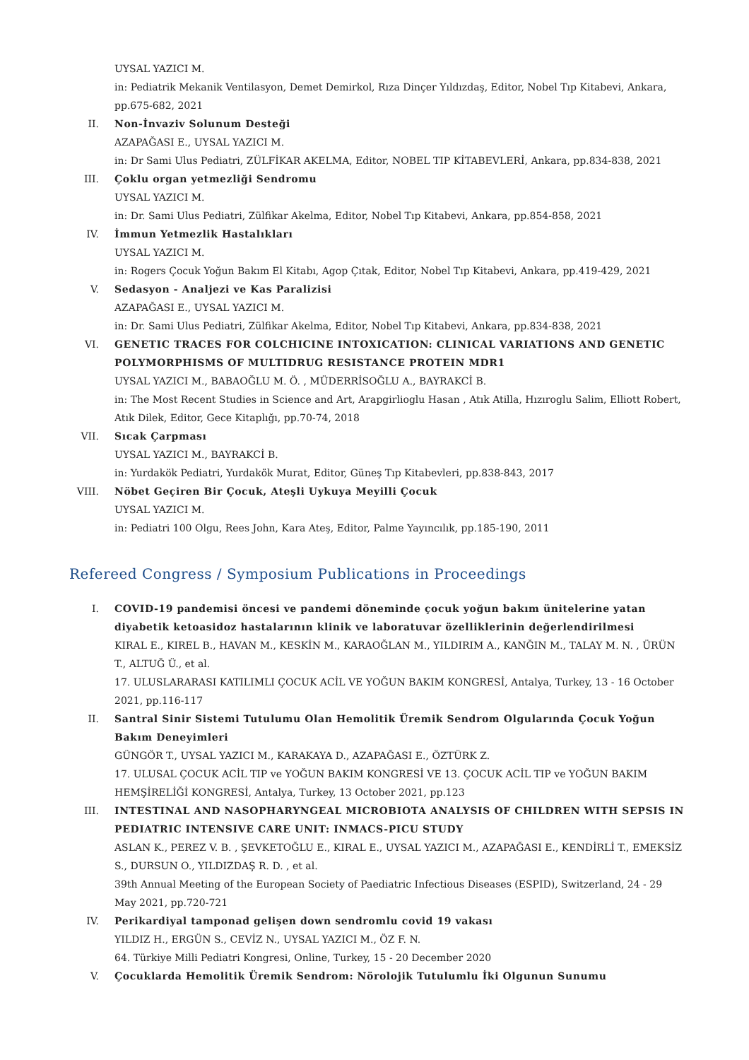UYSAL YAZICI M.
in: Pediatrik Mekanik Ventilasyon, Demet Demirkol, Rıza Dinçer Yıldızdaş, Editor, Nobel Tıp Kitabevi, Ankara, pp.675-682, 2021
II. Non-İnvaziv Solunum Desteği
AZAPAĞASI E., UYSAL YAZICI M.
in: Dr Sami Ulus Pediatri, ZÜLFİKAR AKELMA, Editor, NOBEL TIP KİTABEVLERİ, Ankara, pp.834-838, 2021
III. Çoklu organ yetmezliği Sendromu
UYSAL YAZICI M.
in: Dr. Sami Ulus Pediatri, Zülfikar Akelma, Editor, Nobel Tıp Kitabevi, Ankara, pp.854-858, 2021
IV. İmmun Yetmezlik Hastalıkları
UYSAL YAZICI M.
in: Rogers Çocuk Yoğun Bakım El Kitabı, Agop Çıtak, Editor, Nobel Tıp Kitabevi, Ankara, pp.419-429, 2021
V. Sedasyon - Analjezi ve Kas Paralizisi
AZAPAĞASI E., UYSAL YAZICI M.
in: Dr. Sami Ulus Pediatri, Zülfikar Akelma, Editor, Nobel Tıp Kitabevi, Ankara, pp.834-838, 2021
VI. GENETIC TRACES FOR COLCHICINE INTOXICATION: CLINICAL VARIATIONS AND GENETIC POLYMORPHISMS OF MULTIDRUG RESISTANCE PROTEIN MDR1
UYSAL YAZICI M., BABAOĞLU M. Ö. , MÜDERRİSOĞLU A., BAYRAKCİ B.
in: The Most Recent Studies in Science and Art, Arapgirlioglu Hasan , Atık Atilla, Hızıroglu Salim, Elliott Robert, Atık Dilek, Editor, Gece Kitaplığı, pp.70-74, 2018
VII. Sıcak Çarpması
UYSAL YAZICI M., BAYRAKCİ B.
in: Yurdakök Pediatri, Yurdakök Murat, Editor, Güneş Tıp Kitabevleri, pp.838-843, 2017
VIII. Nöbet Geçiren Bir Çocuk, Ateşli Uykuya Meyilli Çocuk
UYSAL YAZICI M.
in: Pediatri 100 Olgu, Rees John, Kara Ateş, Editor, Palme Yayıncılık, pp.185-190, 2011
Refereed Congress / Symposium Publications in Proceedings
I. COVID-19 pandemisi öncesi ve pandemi döneminde çocuk yoğun bakım ünitelerine yatan diyabetik ketoasidoz hastalarının klinik ve laboratuvar özelliklerinin değerlendirilmesi
KIRAL E., KIREL B., HAVAN M., KESKİN M., KARAOĞLAN M., YILDIRIM A., KANĞIN M., TALAY M. N. , ÜRÜN T., ALTUĞ Ü., et al.
17. ULUSLARARASI KATILIMLI ÇOCUK ACİL VE YOĞUN BAKIM KONGRESİ, Antalya, Turkey, 13 - 16 October 2021, pp.116-117
II. Santral Sinir Sistemi Tutulumu Olan Hemolitik Üremik Sendrom Olgularında Çocuk Yoğun Bakım Deneyimleri
GÜNGÖR T., UYSAL YAZICI M., KARAKAYA D., AZAPAĞASI E., ÖZTÜRK Z.
17. ULUSAL ÇOCUK ACİL TIP ve YOĞUN BAKIM KONGRESİ VE 13. ÇOCUK ACİL TIP ve YOĞUN BAKIM HEMŞİRELİĞİ KONGRESİ, Antalya, Turkey, 13 October 2021, pp.123
III. INTESTINAL AND NASOPHARYNGEAL MICROBIOTA ANALYSIS OF CHILDREN WITH SEPSIS IN PEDIATRIC INTENSIVE CARE UNIT: INMACS-PICU STUDY
ASLAN K., PEREZ V. B. , ŞEVKETOĞLU E., KIRAL E., UYSAL YAZICI M., AZAPAĞASI E., KENDİRLİ T., EMEKSİZ S., DURSUN O., YILDIZDAŞ R. D. , et al.
39th Annual Meeting of the European Society of Paediatric Infectious Diseases (ESPID), Switzerland, 24 - 29 May 2021, pp.720-721
IV. Perikardiyal tamponad gelişen down sendromlu covid 19 vakası
YILDIZ H., ERGÜN S., CEVİZ N., UYSAL YAZICI M., ÖZ F. N.
64. Türkiye Milli Pediatri Kongresi, Online, Turkey, 15 - 20 December 2020
V. Çocuklarda Hemolitik Üremik Sendrom: Nörolojik Tutulumlu İki Olgunun Sunumu